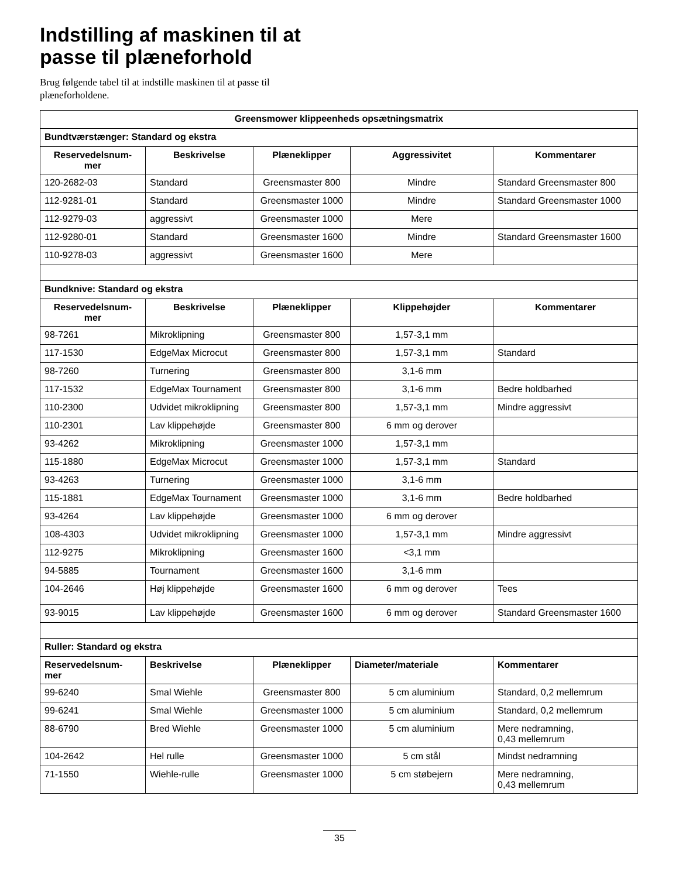Indstilling af maskinen til at
passe til plæneforhold
Brug følgende tabel til at indstille maskinen til at passe til plæneforholdene.
| Greensmower klippeenheds opsætningsmatrix | | | | |
| --- | --- | --- | --- | --- |
| Bundtværstænger: Standard og ekstra | | | | |
| Reservedelsnum- mer | Beskrivelse | Plæneklipper | Aggressivitet | Kommentarer |
| 120-2682-03 | Standard | Greensmaster 800 | Mindre | Standard Greensmaster 800 |
| 112-9281-01 | Standard | Greensmaster 1000 | Mindre | Standard Greensmaster 1000 |
| 112-9279-03 | aggressivt | Greensmaster 1000 | Mere | |
| 112-9280-01 | Standard | Greensmaster 1600 | Mindre | Standard Greensmaster 1600 |
| 110-9278-03 | aggressivt | Greensmaster 1600 | Mere | |
| Bundknive: Standard og ekstra | | | | |
| Reservedelsnum- mer | Beskrivelse | Plæneklipper | Klippehøjder | Kommentarer |
| 98-7261 | Mikroklipning | Greensmaster 800 | 1,57-3,1 mm | |
| 117-1530 | EdgeMax Microcut | Greensmaster 800 | 1,57-3,1 mm | Standard |
| 98-7260 | Turnering | Greensmaster 800 | 3,1-6 mm | |
| 117-1532 | EdgeMax Tournament | Greensmaster 800 | 3,1-6 mm | Bedre holdbarhed |
| 110-2300 | Udvidet mikroklipning | Greensmaster 800 | 1,57-3,1 mm | Mindre aggressivt |
| 110-2301 | Lav klippehøjde | Greensmaster 800 | 6 mm og derover | |
| 93-4262 | Mikroklipning | Greensmaster 1000 | 1,57-3,1 mm | |
| 115-1880 | EdgeMax Microcut | Greensmaster 1000 | 1,57-3,1 mm | Standard |
| 93-4263 | Turnering | Greensmaster 1000 | 3,1-6 mm | |
| 115-1881 | EdgeMax Tournament | Greensmaster 1000 | 3,1-6 mm | Bedre holdbarhed |
| 93-4264 | Lav klippehøjde | Greensmaster 1000 | 6 mm og derover | |
| 108-4303 | Udvidet mikroklipning | Greensmaster 1000 | 1,57-3,1 mm | Mindre aggressivt |
| 112-9275 | Mikroklipning | Greensmaster 1600 | <3,1 mm | |
| 94-5885 | Tournament | Greensmaster 1600 | 3,1-6 mm | |
| 104-2646 | Høj klippehøjde | Greensmaster 1600 | 6 mm og derover | Tees |
| 93-9015 | Lav klippehøjde | Greensmaster 1600 | 6 mm og derover | Standard Greensmaster 1600 |
| Ruller: Standard og ekstra | | | | |
| Reservedelsnum- mer | Beskrivelse | Plæneklipper | Diameter/materiale | Kommentarer |
| 99-6240 | Smal Wiehle | Greensmaster 800 | 5 cm aluminium | Standard, 0,2 mellemrum |
| 99-6241 | Smal Wiehle | Greensmaster 1000 | 5 cm aluminium | Standard, 0,2 mellemrum |
| 88-6790 | Bred Wiehle | Greensmaster 1000 | 5 cm aluminium | Mere nedramning, 0,43 mellemrum |
| 104-2642 | Hel rulle | Greensmaster 1000 | 5 cm stål | Mindst nedramning |
| 71-1550 | Wiehle-rulle | Greensmaster 1000 | 5 cm støbejern | Mere nedramning, 0,43 mellemrum |
35